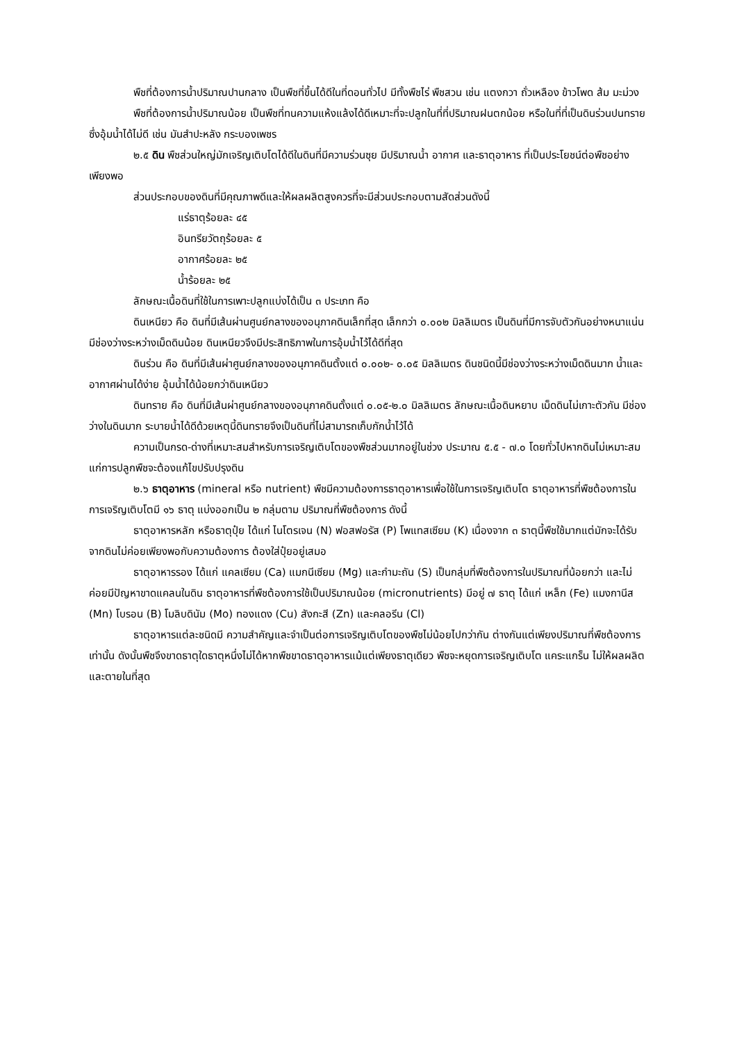พืชที่ต้องการน้ำปริมาณปานกลาง เป็นพืชที่ขึ้นได้ดีในที่ดอนทั่วไป มีทั้งพืชไร่ พืชสวน เช่น แตงกวา ถั่วเหลือง ข้าวโพด ส้ม มะม่วง
พืชที่ต้องการน้ำปริมาณน้อย เป็นพืชที่ทนความแห้งแล้งได้ดีเหมาะที่จะปลูกในที่ที่ปริมาณฝนตกน้อย หรือในที่ที่เป็นดินร่วนปนทรายซึ่งอุ้มน้ำได้ไม่ดี เช่น มันสำปะหลัง กระบองเพชร
๒.๕ ดิน พืชส่วนใหญ่มักเจริญเติบโตได้ดีในดินที่มีความร่วนซุย มีปริมาณน้ำ อากาศ และธาตุอาหาร ที่เป็นประโยชน์ต่อพืชอย่างเพียงพอ
ส่วนประกอบของดินที่มีคุณภาพดีและให้ผลผลิตสูงควรที่จะมีส่วนประกอบตามสัดส่วนดังนี้
แร่ธาตุร้อยละ ๔๕
อินทรียวัตถุร้อยละ ๕
อากาศร้อยละ ๒๕
น้ำร้อยละ ๒๕
ลักษณะเนื้อดินที่ใช้ในการเพาะปลูกแบ่งได้เป็น ๓ ประเภท คือ
ดินเหนียว คือ ดินที่มีเส้นผ่านศูนย์กลางของอนุภาคดินเล็กที่สุด เล็กกว่า ๐.๐๐๒ มิลลิเมตร เป็นดินที่มีการจับตัวกันอย่างหนาแน่น มีช่องว่างระหว่างเม็ดดินน้อย ดินเหนียวจึงมีประสิทธิภาพในการอุ้มน้ำไว้ได้ดีที่สุด
ดินร่วน คือ ดินที่มีเส้นผ่าศูนย์กลางของอนุภาคดินตั้งแต่ ๐.๐๐๒- ๐.๐๕ มิลลิเมตร ดินชนิดนี้มีช่องว่างระหว่างเม็ดดินมาก น้ำและอากาศผ่านได้ง่าย อุ้มน้ำได้น้อยกว่าดินเหนียว
ดินทราย คือ ดินที่มีเส้นผ่าศูนย์กลางของอนุภาคดินตั้งแต่ ๐.๐๕-๒.๐ มิลลิเมตร ลักษณะเนื้อดินหยาบ เม็ดดินไม่เกาะตัวกัน มีช่องว่างในดินมาก ระบายน้ำได้ดีด้วยเหตุนี้ดินทรายจึงเป็นดินที่ไม่สามารถเก็บกักน้ำไว้ได้
ความเป็นกรด-ด่างที่เหมาะสมสำหรับการเจริญเติบโตของพืชส่วนมากอยู่ในช่วง ประมาณ ๕.๕ - ๗.๐ โดยทั่วไปหากดินไม่เหมาะสมแก่การปลูกพืชจะต้องแก้ไขปรับปรุงดิน
๒.๖ ธาตุอาหาร (mineral หรือ nutrient) พืชมีความต้องการธาตุอาหารเพื่อใช้ในการเจริญเติบโต ธาตุอาหารที่พืชต้องการในการเจริญเติบโตมี ๑๖ ธาตุ แบ่งออกเป็น ๒ กลุ่มตาม ปริมาณที่พืชต้องการ ดังนี้
ธาตุอาหารหลัก หรือธาตุปุ๋ย ได้แก่ ไนโตรเจน (N) ฟอสฟอรัส (P) โพแทสเซียม (K) เนื่องจาก ๓ ธาตุนี้พืชใช้มากแต่มักจะได้รับจากดินไม่ค่อยเพียงพอกับความต้องการ ต้องใส่ปุ๋ยอยู่เสมอ
ธาตุอาหารรอง ได้แก่ แคลเซียม (Ca) แมกนีเซียม (Mg) และกำมะถัน (S) เป็นกลุ่มที่พืชต้องการในปริมาณที่น้อยกว่า และไม่ค่อยมีปัญหาขาดแคลนในดิน ธาตุอาหารที่พืชต้องการใช้เป็นปริมาณน้อย (micronutrients) มีอยู่ ๗ ธาตุ ได้แก่ เหล็ก (Fe) แมงกานีส (Mn) โบรอน (B) โมลิบดินัม (Mo) ทองแดง (Cu) สังกะสี (Zn) และคลอรีน (Cl)
ธาตุอาหารแต่ละชนิดมี ความสำคัญและจำเป็นต่อการเจริญเติบโตของพืชไม่น้อยไปกว่ากัน ต่างกันแต่เพียงปริมาณที่พืชต้องการเท่านั้น ดังนั้นพืชจึงขาดธาตุใดธาตุหนึ่งไม่ได้หากพืชขาดธาตุอาหารแม้แต่เพียงธาตุเดียว พืชจะหยุดการเจริญเติบโต แคระแกร็น ไม่ให้ผลผลิตและตายในที่สุด